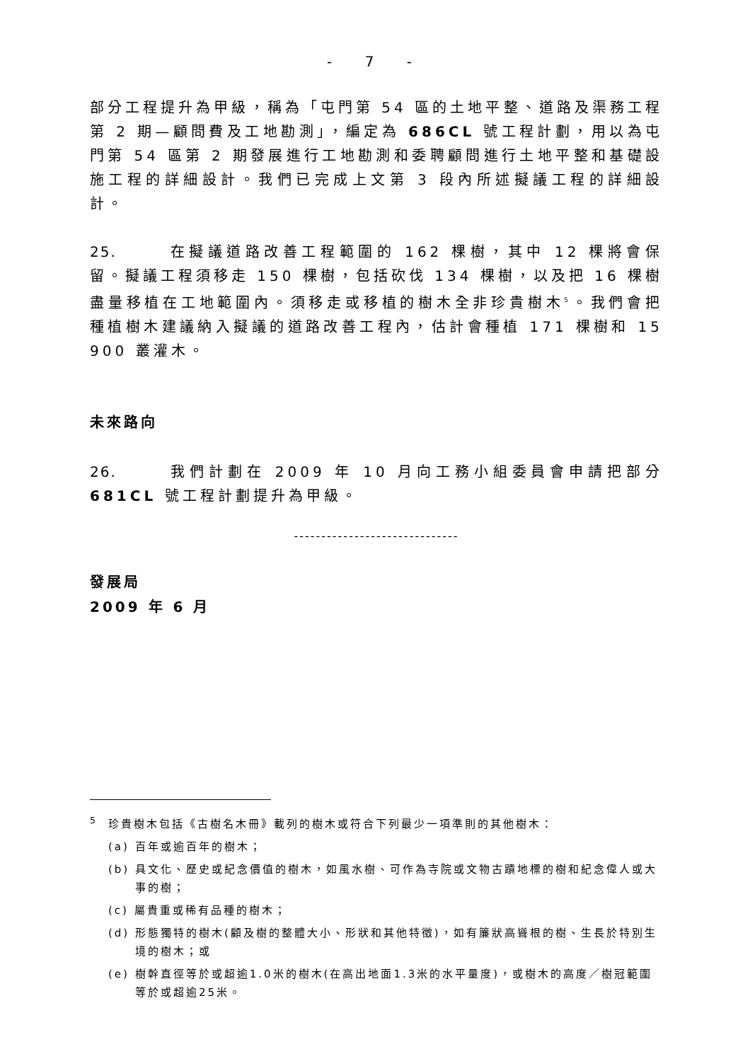- 7 -
部分工程提升為甲級，稱為「屯門第 54 區的土地平整、道路及渠務工程第 2 期—顧問費及工地勘測」，編定為 686CL 號工程計劃，用以為屯門第 54 區第 2 期發展進行工地勘測和委聘顧問進行土地平整和基礎設施工程的詳細設計。我們已完成上文第 3 段內所述擬議工程的詳細設計。
25. 在擬議道路改善工程範圍的 162 棵樹，其中 12 棵將會保留。擬議工程須移走 150 棵樹，包括砍伐 134 棵樹，以及把 16 棵樹盡量移植在工地範圍內。須移走或移植的樹木全非珍貴樹木<sup>5</sup>。我們會把種植樹木建議納入擬議的道路改善工程內，估計會種植 171 棵樹和 15 900 叢灌木。
未來路向
26. 我們計劃在 2009 年 10 月向工務小組委員會申請把部分 681CL 號工程計劃提升為甲級。
------------------------------
發展局
2009 年 6 月
<sup>5</sup> 珍貴樹木包括《古樹名木冊》載列的樹木或符合下列最少一項準則的其他樹木：
(a) 百年或逾百年的樹木；
(b) 具文化、歷史或紀念價值的樹木，如風水樹、可作為寺院或文物古蹟地標的樹和紀念偉人或大事的樹；
(c) 屬貴重或稀有品種的樹木；
(d) 形態獨特的樹木(顧及樹的整體大小、形狀和其他特徵)，如有簾狀高聳根的樹、生長於特別生境的樹木；或
(e) 樹幹直徑等於或超逾1.0米的樹木(在高出地面1.3米的水平量度)，或樹木的高度／樹冠範圍等於或超逾25米。